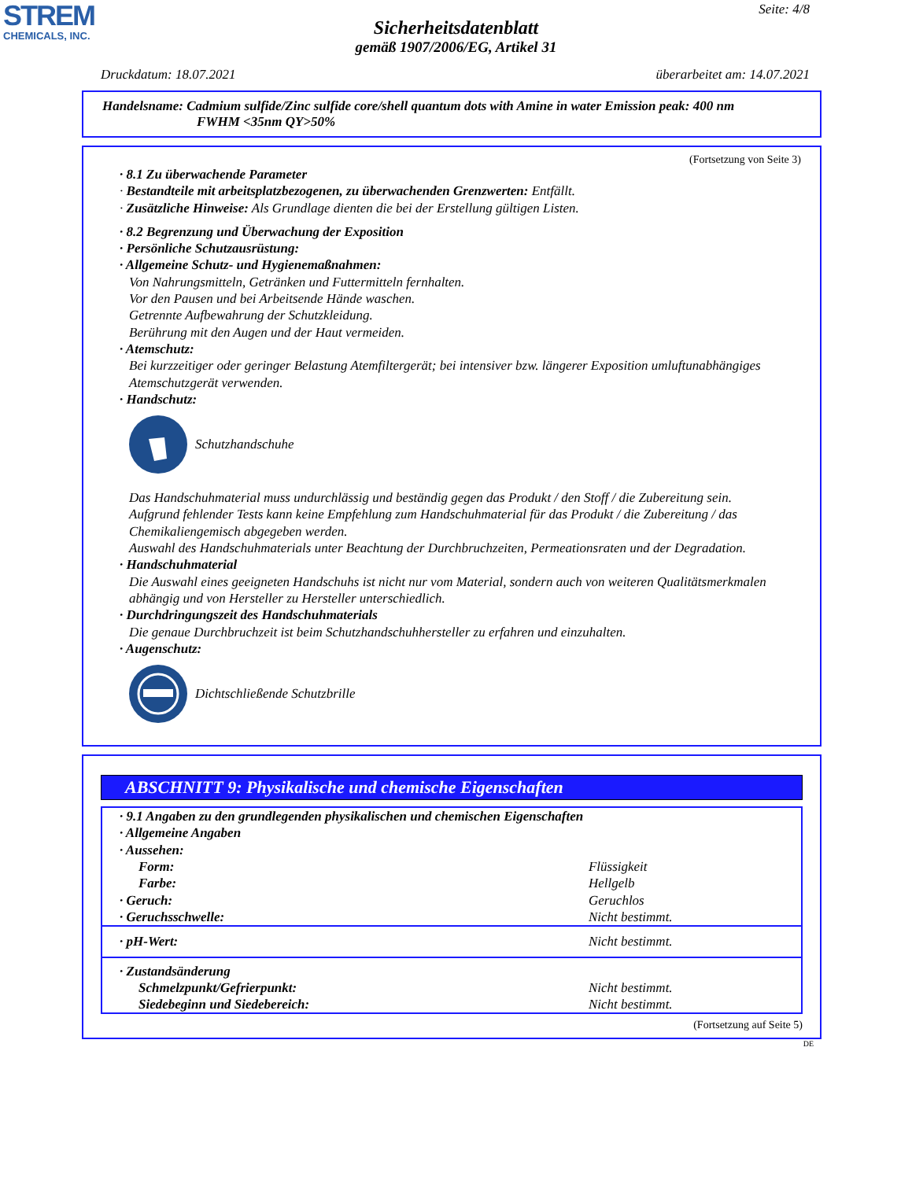STREM
CHEMICALS, INC.
Seite: 4/8
Sicherheitsdatenblatt
gemäß 1907/2006/EG, Artikel 31
Druckdatum: 18.07.2021 überarbeitet am: 14.07.2021
Handelsname: Cadmium sulfide/Zinc sulfide core/shell quantum dots with Amine in water Emission peak: 400 nm
FWHM <35nm QY>50%
(Fortsetzung von Seite 3)
· 8.1 Zu überwachende Parameter
· Bestandteile mit arbeitsplatzbezogenen, zu überwachenden Grenzwerten: Entfällt.
· Zusätzliche Hinweise: Als Grundlage dienten die bei der Erstellung gültigen Listen.
· 8.2 Begrenzung und Überwachung der Exposition
· Persönliche Schutzausrüstung:
· Allgemeine Schutz- und Hygienemaßnahmen:
Von Nahrungsmitteln, Getränken und Futtermitteln fernhalten.
Vor den Pausen und bei Arbeitsende Hände waschen.
Getrennte Aufbewahrung der Schutzkleidung.
Berührung mit den Augen und der Haut vermeiden.
· Atemschutz:
Bei kurzzeitiger oder geringer Belastung Atemfiltergerät; bei intensiver bzw. längerer Exposition umluftunabhängiges Atemschutzgerät verwenden.
· Handschutz:
Schutzhandschuhe
Das Handschuhmaterial muss undurchlässig und beständig gegen das Produkt / den Stoff / die Zubereitung sein.
Aufgrund fehlender Tests kann keine Empfehlung zum Handschuhmaterial für das Produkt / die Zubereitung / das Chemikaliengemisch abgegeben werden.
Auswahl des Handschuhmaterials unter Beachtung der Durchbruchzeiten, Permeationsraten und der Degradation.
· Handschuhmaterial
Die Auswahl eines geeigneten Handschuhs ist nicht nur vom Material, sondern auch von weiteren Qualitätsmerkmalen abhängig und von Hersteller zu Hersteller unterschiedlich.
· Durchdringungszeit des Handschuhmaterials
Die genaue Durchbruchzeit ist beim Schutzhandschuhhersteller zu erfahren und einzuhalten.
· Augenschutz:
Dichtschließende Schutzbrille
ABSCHNITT 9: Physikalische und chemische Eigenschaften
| · 9.1 Angaben zu den grundlegenden physikalischen und chemischen Eigenschaften | |
| · Allgemeine Angaben | |
| · Aussehen: | |
| Form: | Flüssigkeit |
| Farbe: | Hellgelb |
| · Geruch: | Geruchlos |
| · Geruchsschwelle: | Nicht bestimmt. |
| · pH-Wert: | Nicht bestimmt. |
| · Zustandsänderung | |
| Schmelzpunkt/Gefrierpunkt: | Nicht bestimmt. |
| Siedebeginn und Siedebereich: | Nicht bestimmt. |
(Fortsetzung auf Seite 5)
DE